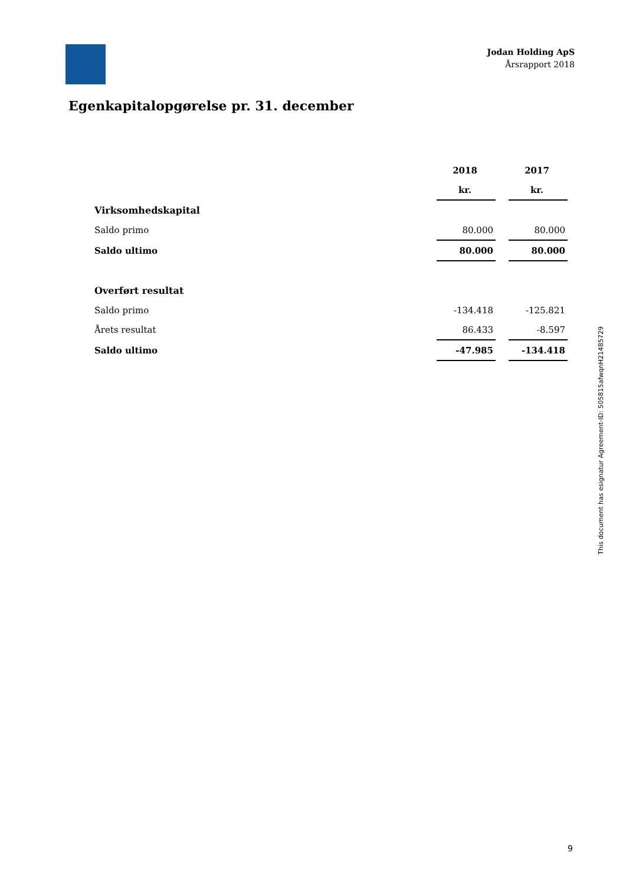Jodan Holding ApS
Årsrapport 2018
Egenkapitalopgørelse pr. 31. december
| | 2018 | | 2017 |
| | kr. | | kr. |
| Virksomhedskapital | | | |
| Saldo primo | 80.000 | | 80.000 |
| Saldo ultimo | 80.000 | | 80.000 |
| Overført resultat | | | |
| Saldo primo | -134.418 | | -125.821 |
| Årets resultat | 86.433 | | -8.597 |
| Saldo ultimo | -47.985 | | -134.418 |
This document has esignatur Agreement-ID: 505815afwqnH21485729
9